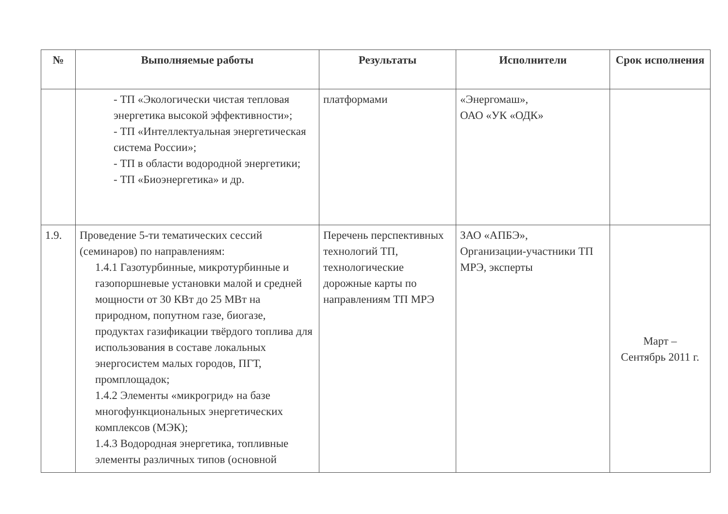| № | Выполняемые работы | Результаты | Исполнители | Срок исполнения |
| --- | --- | --- | --- | --- |
| | - ТП «Экологически чистая тепловая энергетика высокой эффективности»; - ТП «Интеллектуальная энергетическая система России»; - ТП в области водородной энергетики; - ТП «Биоэнергетика» и др. | платформами | «Энергомаш», ОАО «УК «ОДК» | |
| 1.9. | Проведение 5-ти тематических сессий (семинаров) по направлениям: 1.4.1 Газотурбинные, микротурбинные и газопоршневые установки малой и средней мощности от 30 КВт до 25 МВт на природном, попутном газе, биогазе, продуктах газификации твёрдого топлива для использования в составе локальных энергосистем малых городов, ПГТ, промплощадок; 1.4.2 Элементы «микрогрид» на базе многофункциональных энергетических комплексов (МЭК); 1.4.3 Водородная энергетика, топливные элементы различных типов (основной | Перечень перспективных технологий ТП, технологические дорожные карты по направлениям ТП МРЭ | ЗАО «АПБЭ», Организации-участники ТП МРЭ, эксперты | Март – Сентябрь 2011 г. |